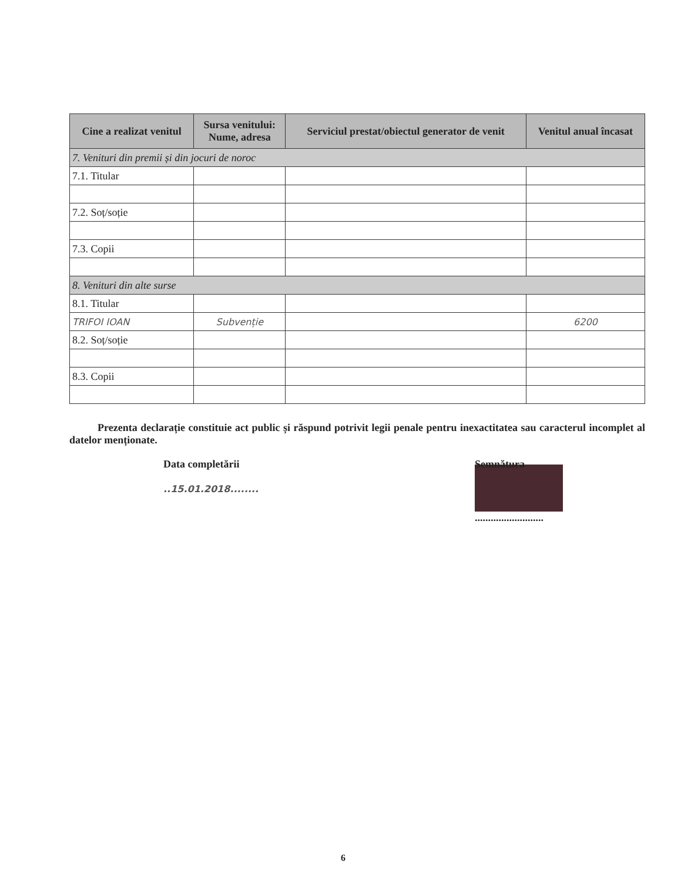| Cine a realizat venitul | Sursa venitului: Nume, adresa | Serviciul prestat/obiectul generator de venit | Venitul anual încasat |
| --- | --- | --- | --- |
| 7. Venituri din premii și din jocuri de noroc | | | |
| 7.1. Titular | | | |
| 7.2. Soț/soție | | | |
| 7.3. Copii | | | |
| 8. Venituri din alte surse | | | |
| 8.1. Titular | | | |
| TRIFOI IOAN | Subvenție | | 6200 |
| 8.2. Soț/soție | | | |
| 8.3. Copii | | | |
Prezenta declarație constituie act public și răspund potrivit legii penale pentru inexactitatea sau caracterul incomplet al datelor menționate.
Data completării
..15.01.2018........
Semnătura
..........................
6